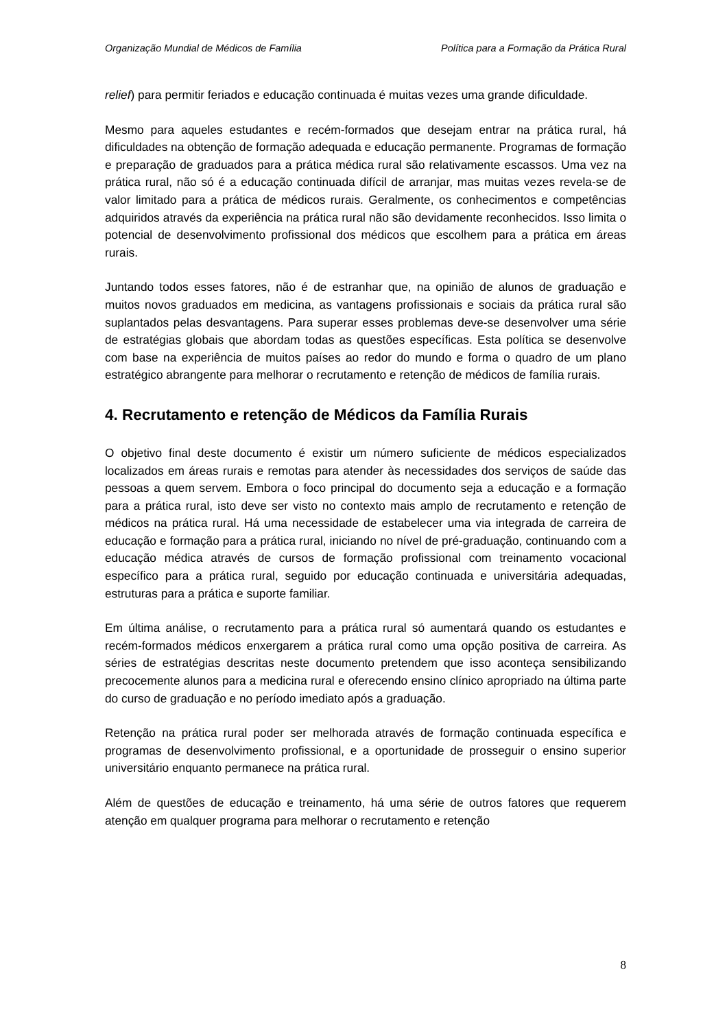Organização Mundial de Médicos de Família Política para a Formação da Prática Rural
relief) para permitir feriados e educação continuada é muitas vezes uma grande dificuldade.
Mesmo para aqueles estudantes e recém-formados que desejam entrar na prática rural, há dificuldades na obtenção de formação adequada e educação permanente. Programas de formação e preparação de graduados para a prática médica rural são relativamente escassos. Uma vez na prática rural, não só é a educação continuada difícil de arranjar, mas muitas vezes revela-se de valor limitado para a prática de médicos rurais. Geralmente, os conhecimentos e competências adquiridos através da experiência na prática rural não são devidamente reconhecidos. Isso limita o potencial de desenvolvimento profissional dos médicos que escolhem para a prática em áreas rurais.
Juntando todos esses fatores, não é de estranhar que, na opinião de alunos de graduação e muitos novos graduados em medicina, as vantagens profissionais e sociais da prática rural são suplantados pelas desvantagens. Para superar esses problemas deve-se desenvolver uma série de estratégias globais que abordam todas as questões específicas. Esta política se desenvolve com base na experiência de muitos países ao redor do mundo e forma o quadro de um plano estratégico abrangente para melhorar o recrutamento e retenção de médicos de família rurais.
4. Recrutamento e retenção de Médicos da Família Rurais
O objetivo final deste documento é existir um número suficiente de médicos especializados localizados em áreas rurais e remotas para atender às necessidades dos serviços de saúde das pessoas a quem servem. Embora o foco principal do documento seja a educação e a formação para a prática rural, isto deve ser visto no contexto mais amplo de recrutamento e retenção de médicos na prática rural. Há uma necessidade de estabelecer uma via integrada de carreira de educação e formação para a prática rural, iniciando no nível de pré-graduação, continuando com a educação médica através de cursos de formação profissional com treinamento vocacional específico para a prática rural, seguido por educação continuada e universitária adequadas, estruturas para a prática e suporte familiar.
Em última análise, o recrutamento para a prática rural só aumentará quando os estudantes e recém-formados médicos enxergarem a prática rural como uma opção positiva de carreira. As séries de estratégias descritas neste documento pretendem que isso aconteça sensibilizando precocemente alunos para a medicina rural e oferecendo ensino clínico apropriado na última parte do curso de graduação e no período imediato após a graduação.
Retenção na prática rural poder ser melhorada através de formação continuada específica e programas de desenvolvimento profissional, e a oportunidade de prosseguir o ensino superior universitário enquanto permanece na prática rural.
Além de questões de educação e treinamento, há uma série de outros fatores que requerem atenção em qualquer programa para melhorar o recrutamento e retenção
8